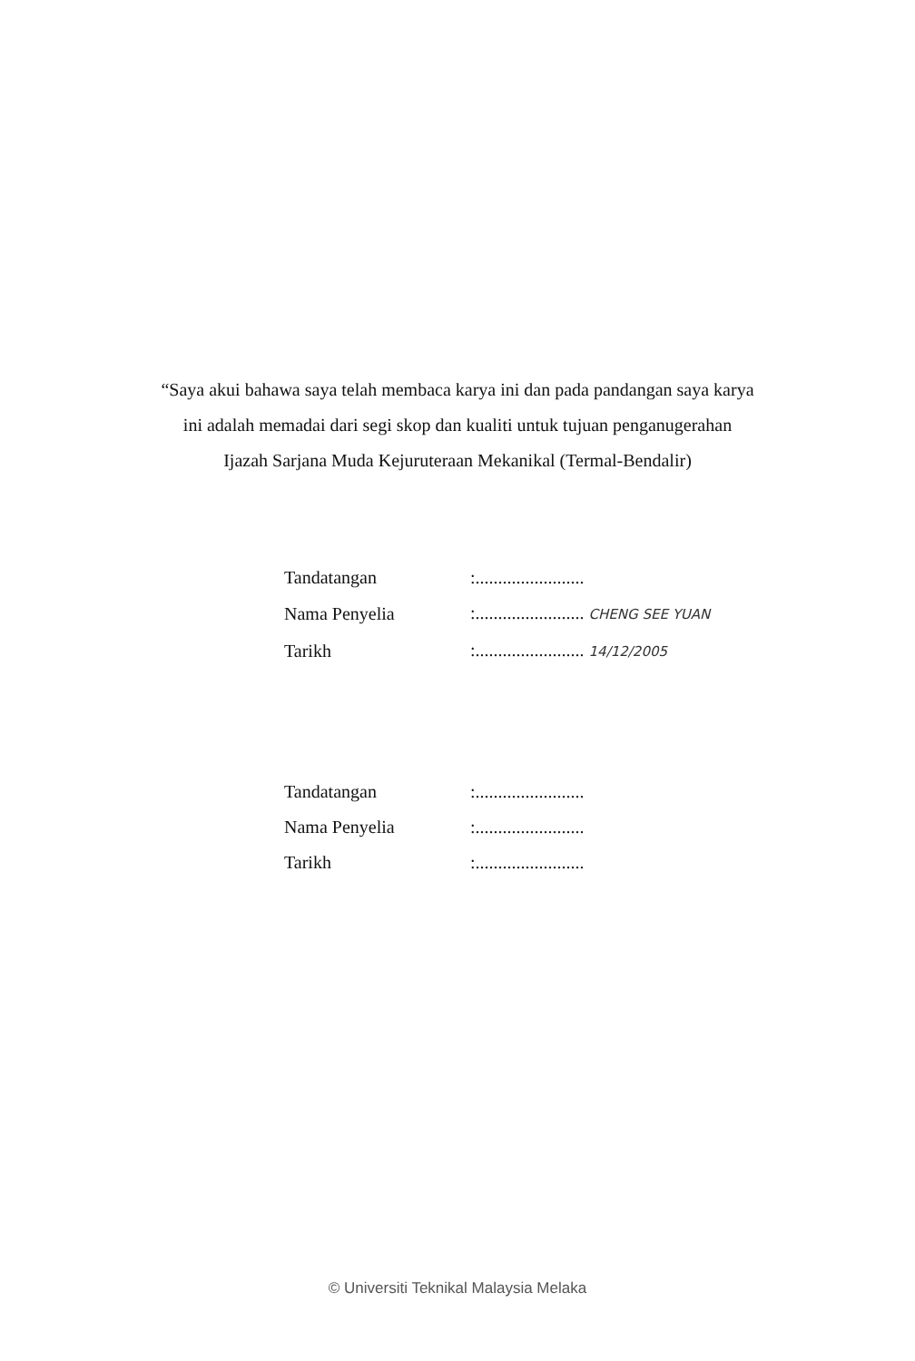“Saya akui bahawa saya telah membaca karya ini dan pada pandangan saya karya
ini adalah memadai dari segi skop dan kualiti untuk tujuan penganugerahan
Ijazah Sarjana Muda Kejuruteraan Mekanikal (Termal-Bendalir)
| Tandatangan | :........................ |
| Nama Penyelia | :........................ CHENG SEE YUAN |
| Tarikh | :........................ 14/12/2005 |
| Tandatangan | :........................ |
| Nama Penyelia | :........................ |
| Tarikh | :........................ |
© Universiti Teknikal Malaysia Melaka